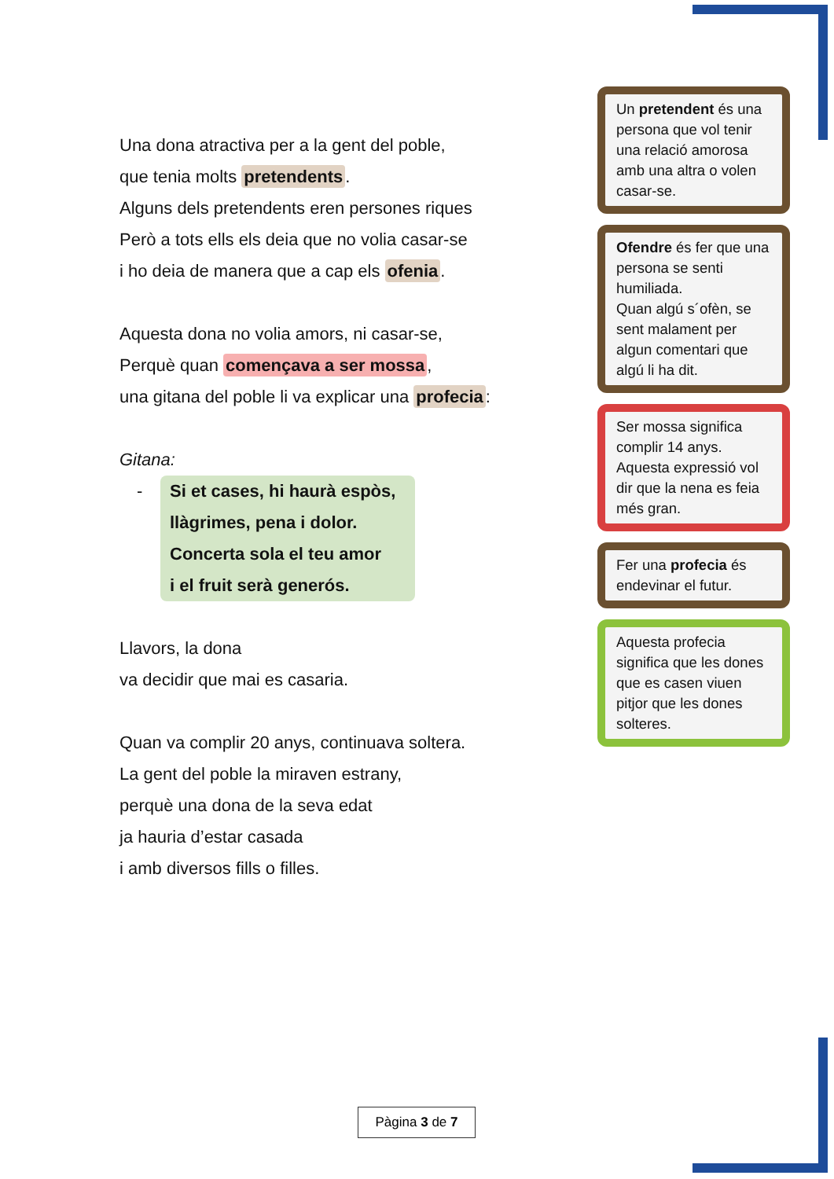Una dona atractiva per a la gent del poble,
que tenia molts pretendents.
Alguns dels pretendents eren persones riques
Però a tots ells els deia que no volia casar-se
i ho deia de manera que a cap els ofenia.
Aquesta dona no volia amors, ni casar-se,
Perquè quan començava a ser mossa,
una gitana del poble li va explicar una profecia:
Gitana:
- Si et cases, hi haurà espòs,
llàgrimes, pena i dolor.
Concerta sola el teu amor
i el fruit serà generós.
Llavors, la dona
va decidir que mai es casaria.
Quan va complir 20 anys, continuava soltera.
La gent del poble la miraven estrany,
perquè una dona de la seva edat
ja hauria d’estar casada
i amb diversos fills o filles.
Un pretendent és una persona que vol tenir una relació amorosa amb una altra o volen casar-se.
Ofendre és fer que una persona se senti humiliada.
Quan algú s´ofèn, se sent malament per algun comentari que algú li ha dit.
Ser mossa significa complir 14 anys.
Aquesta expressió vol dir que la nena es feia més gran.
Fer una profecia és endevinar el futur.
Aquesta profecia significa que les dones que es casen viuen pitjor que les dones solteres.
Pàgina 3 de 7